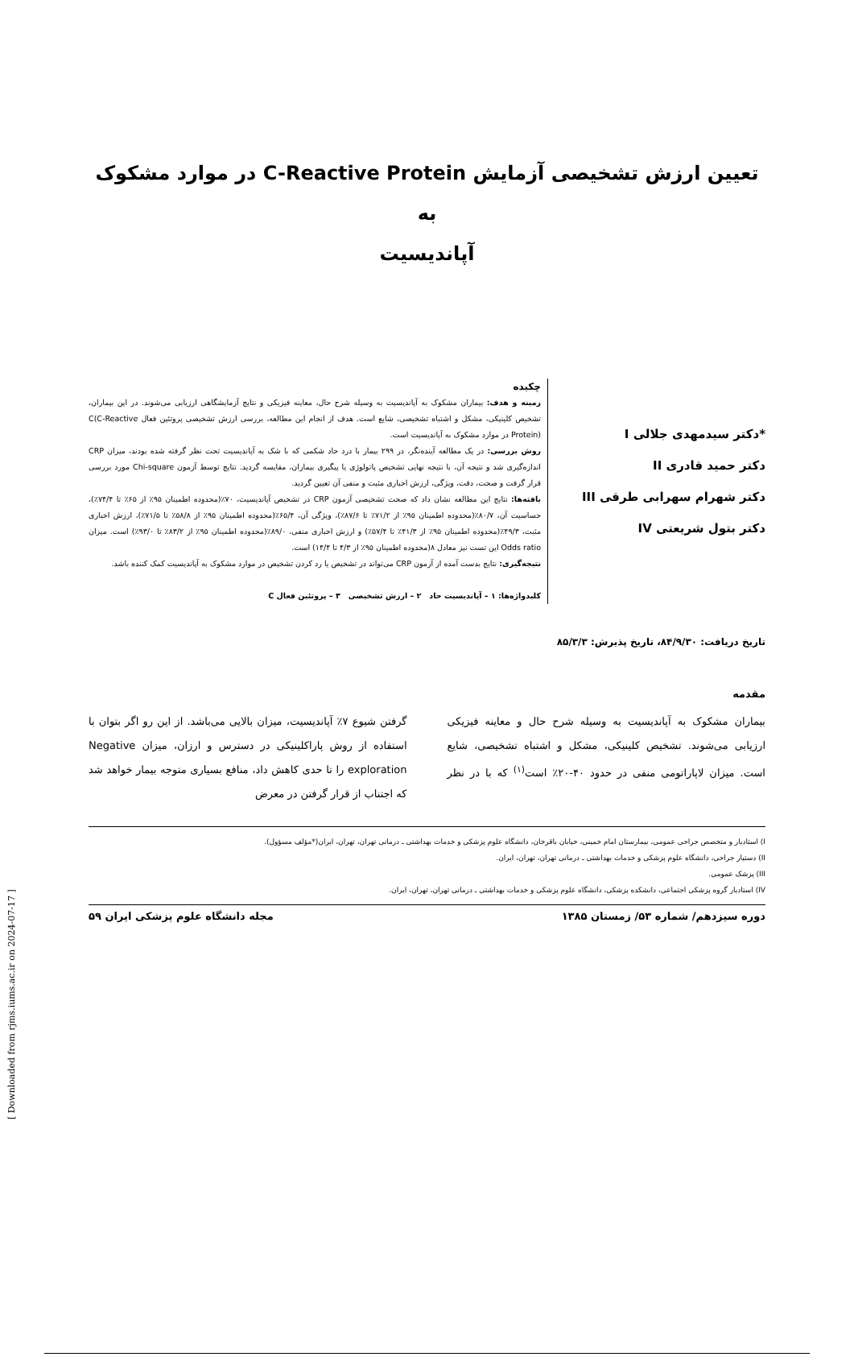تعیین ارزش تشخیصی آزمایش C-Reactive Protein در موارد مشکوک به
آپاندیسیت
*دکتر سیدمهدی جلالی I
دکتر حمید قادری II
دکتر شهرام سهرابی طرقی III
دکتر بتول شریعتی IV
چکیده
زمینه و هدف: بیماران مشکوک به آپاندیسیت به وسیله شرح حال، معاینه فیزیکی و نتایج آزمایشگاهی ارزیابی می‌شوند. در این بیماران، تشخیص کلینیکی، مشکل و اشتباه تشخیصی، شایع است. هدف از انجام این مطالعه، بررسی ارزش تشخیصی پروتئین فعال C(C-Reactive Protein) در موارد مشکوک به آپاندیسیت است.
روش بررسی: در یک مطالعه آینده‌نگر، در ۲۹۹ بیمار با درد حاد شکمی که با شک به آپاندیسیت تحت نظر گرفته شده بودند، میزان CRP اندازه‌گیری شد و نتیجه آن، با نتیجه نهایی تشخیص پاتولوژی یا پیگیری بیماران، مقایسه گردید. نتایج توسط آزمون Chi-square مورد بررسی قرار گرفت و صحت، دقت، ویژگی، ارزش اخباری مثبت و منفی آن تعیین گردید.
یافته‌ها: نتایج این مطالعه نشان داد که صحت تشخیصی آزمون CRP در تشخیص آپاندیسیت، ۷۰٪(محدوده اطمینان ۹۵٪ از ۶۵٪ تا ۷۴/۴٪)، حساسیت آن، ۸۰/۷٪(محدوده اطمینان ۹۵٪ از ۷۱/۲٪ تا ۸۷/۶٪)، ویژگی آن، ۶۵/۴٪(محدوده اطمینان ۹۵٪ از ۵۸/۸٪ تا ۷۱/۵٪)، ارزش اخباری مثبت، ۴۹/۳٪(محدوده اطمینان ۹۵٪ از ۴۱/۳٪ تا ۵۷/۴٪) و ارزش اخباری منفی، ۸۹/۰٪(محدوده اطمینان ۹۵٪ از ۸۳/۲٪ تا ۹۳/۰٪) است. میزان Odds ratio این تست نیز معادل ۸(محدوده اطمینان ۹۵٪ از ۴/۳ تا ۱۴/۴) است.
نتیجه‌گیری: نتایج بدست آمده از آزمون CRP می‌تواند در تشخیص یا رد کردن تشخیص در موارد مشکوک به آپاندیسیت کمک کننده باشد.
کلیدواژه‌ها: ۱ – آپاندیسیت حاد ۲ – ارزش تشخیصی ۳ – پروتئین فعال C
تاریخ دریافت: ۸۴/۹/۳۰، تاریخ پذیرش: ۸۵/۳/۳
مقدمه
بیماران مشکوک به آپاندیسیت به وسیله شرح حال و معاینه فیزیکی ارزیابی می‌شوند. تشخیص کلینیکی، مشکل و اشتباه تشخیصی، شایع است. میزان لاپاراتومی منفی در حدود ۴۰-۲۰٪ است<sup>(۱)</sup> که با در نظر گرفتن شیوع ۷٪ آپاندیسیت، میزان بالایی می‌باشد. از این رو اگر بتوان با استفاده از روش پاراکلینیکی در دسترس و ارزان، میزان Negative exploration را تا حدی کاهش داد، منافع بسیاری متوجه بیمار خواهد شد که اجتناب از قرار گرفتن در معرض
I) استادیار و متخصص جراحی عمومی، بیمارستان امام خمینی، خیابان باقرخان، دانشگاه علوم پزشکی و خدمات بهداشتی ـ درمانی تهران، تهران، ایران(*مؤلف مسؤول).
II) دستیار جراحی، دانشگاه علوم پزشکی و خدمات بهداشتی ـ درمانی تهران، تهران، ایران.
III) پزشک عمومی.
IV) استادیار گروه پزشکی اجتماعی، دانشکده پزشکی، دانشگاه علوم پزشکی و خدمات بهداشتی ـ درمانی تهران، تهران، ایران.
دوره سیزدهم/ شماره ۵۳/ زمستان ۱۳۸۵ مجله دانشگاه علوم پزشکی ایران ۵۹
[ Downloaded from rjms.iums.ac.ir on 2024-07-17 ]